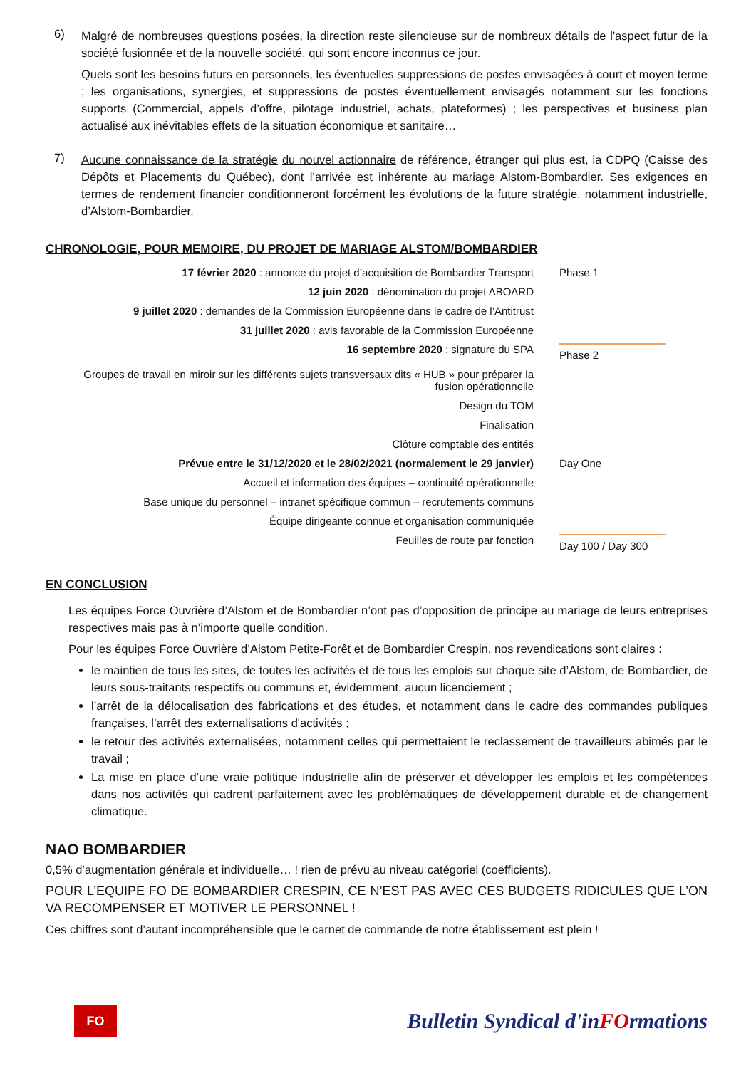6)
Malgré de nombreuses questions posées, la direction reste silencieuse sur de nombreux détails de l'aspect futur de la société fusionnée et de la nouvelle société, qui sont encore inconnus ce jour.
Quels sont les besoins futurs en personnels, les éventuelles suppressions de postes envisagées à court et moyen terme ; les organisations, synergies, et suppressions de postes éventuellement envisagés notamment sur les fonctions supports (Commercial, appels d’offre, pilotage industriel, achats, plateformes) ; les perspectives et business plan actualisé aux inévitables effets de la situation économique et sanitaire…
7)
Aucune connaissance de la stratégie du nouvel actionnaire de référence, étranger qui plus est, la CDPQ (Caisse des Dépôts et Placements du Québec), dont l’arrivée est inhérente au mariage Alstom-Bombardier. Ses exigences en termes de rendement financier conditionneront forcément les évolutions de la future stratégie, notamment industrielle, d’Alstom-Bombardier.
CHRONOLOGIE, POUR MEMOIRE, DU PROJET DE MARIAGE ALSTOM/BOMBARDIER
17 février 2020 : annonce du projet d’acquisition de Bombardier Transport
Phase 1
12 juin 2020 : dénomination du projet ABOARD
9 juillet 2020 : demandes de la Commission Européenne dans le cadre de l’Antitrust
31 juillet 2020 : avis favorable de la Commission Européenne
16 septembre 2020 : signature du SPA
Phase 2
Groupes de travail en miroir sur les différents sujets transversaux dits « HUB » pour préparer la fusion opérationnelle
Design du TOM
Finalisation
Clôture comptable des entités
Prévue entre le 31/12/2020 et le 28/02/2021 (normalement le 29 janvier)
Day One
Accueil et information des équipes – continuité opérationnelle
Base unique du personnel – intranet spécifique commun – recrutements communs
Équipe dirigeante connue et organisation communiquée
Feuilles de route par fonction
Day 100 / Day 300
EN CONCLUSION
Les équipes Force Ouvrière d’Alstom et de Bombardier n’ont pas d’opposition de principe au mariage de leurs entreprises respectives mais pas à n’importe quelle condition.
Pour les équipes Force Ouvrière d’Alstom Petite-Forêt et de Bombardier Crespin, nos revendications sont claires :
le maintien de tous les sites, de toutes les activités et de tous les emplois sur chaque site d’Alstom, de Bombardier, de leurs sous-traitants respectifs ou communs et, évidemment, aucun licenciement ;
l’arrêt de la délocalisation des fabrications et des études, et notamment dans le cadre des commandes publiques françaises, l’arrêt des externalisations d'activités ;
le retour des activités externalisées, notamment celles qui permettaient le reclassement de travailleurs abimés par le travail ;
La mise en place d’une vraie politique industrielle afin de préserver et développer les emplois et les compétences dans nos activités qui cadrent parfaitement avec les problématiques de développement durable et de changement climatique.
NAO BOMBARDIER
0,5% d’augmentation générale et individuelle… ! rien de prévu au niveau catégoriel (coefficients).
POUR L’EQUIPE FO DE BOMBARDIER CRESPIN, CE N’EST PAS AVEC CES BUDGETS RIDICULES QUE L’ON VA RECOMPENSER ET MOTIVER LE PERSONNEL !
Ces chiffres sont d’autant incompréhensible que le carnet de commande de notre établissement est plein !
FO
Bulletin Syndical d'inFOrmations